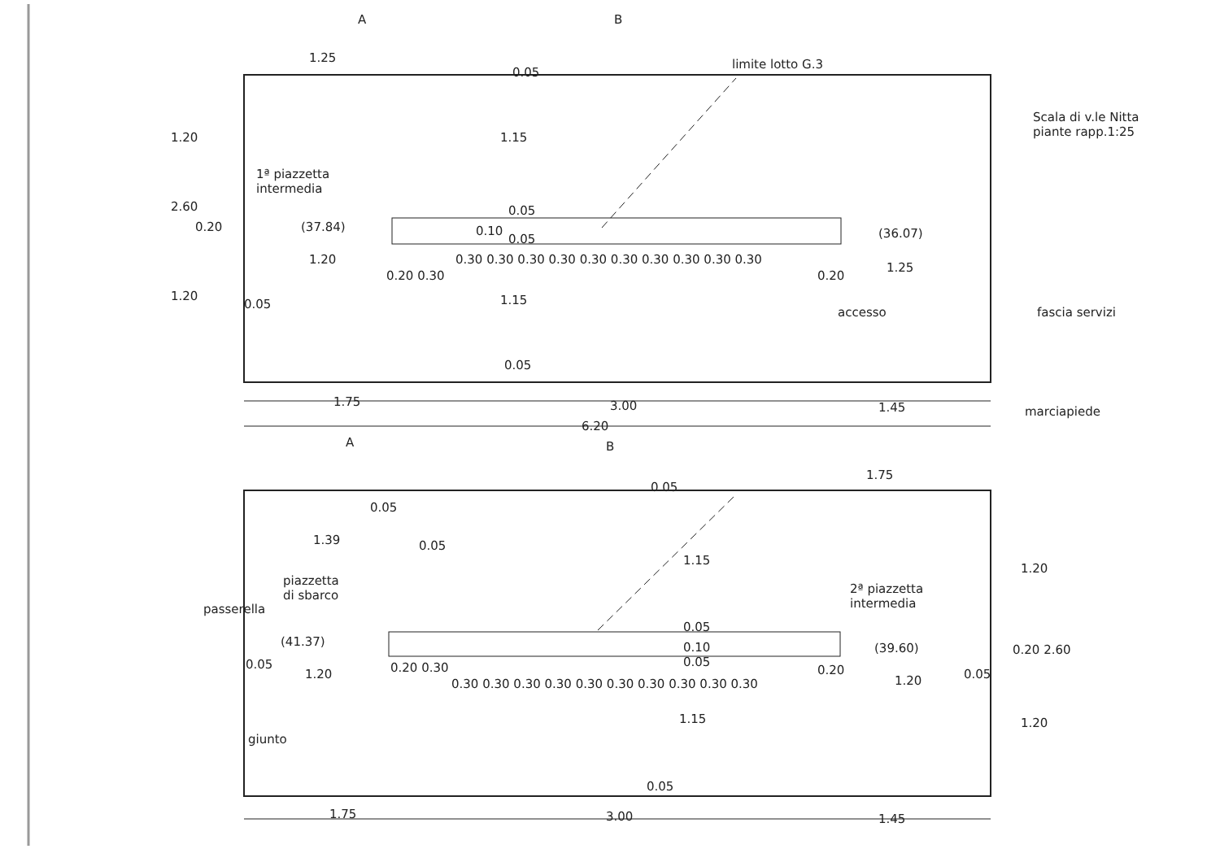A B
1.25
0.05
limite lotto G.3
Scala di v.le Nitta
piante rapp.1:25
1ª piazzetta
intermedia
1.20
2.60
0.20
1.20
1.15
0.05
(37.84) 0.10
0.05 (36.07)
1.20
0.20 0.30
0.30 0.30 0.30 0.30 0.30 0.30 0.30 0.30 0.30 0.30
0.20
1.25
0.05 1.15
accesso fascia servizi
0.05
1.75 3.00 1.45 marciapiede
6.20
A B
1.75
0.05
0.05
1.39 0.05
1.15
1.20
piazzetta
di sbarco
2ª piazzetta
intermedia
passerella
0.05
(41.37) 0.10
0.05
(39.60) 0.20 2.60
0.05
1.20 0.20 0.30
0.30 0.30 0.30 0.30 0.30 0.30 0.30 0.30 0.30 0.30
0.20
1.20 0.05
1.20
1.15
giunto
0.05
1.75 3.00 1.45